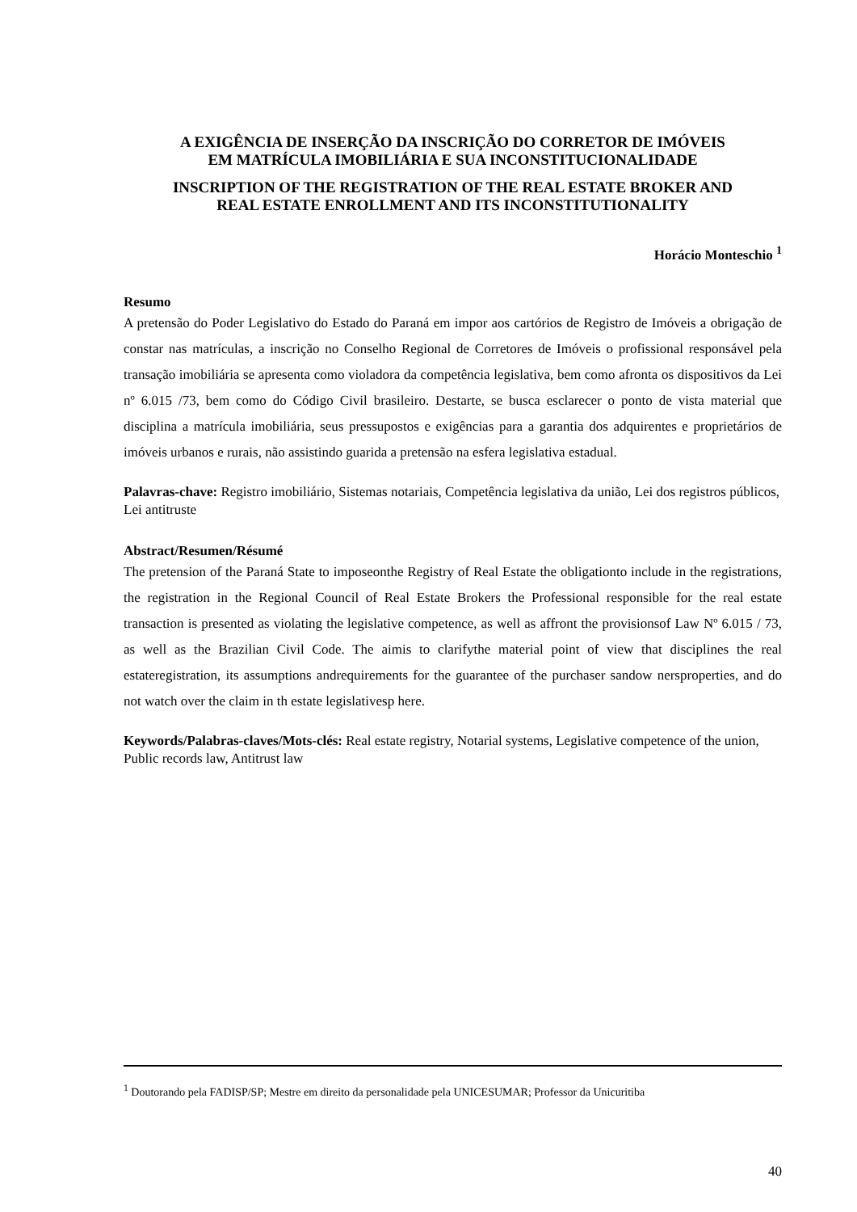A EXIGÊNCIA DE INSERÇÃO DA INSCRIÇÃO DO CORRETOR DE IMÓVEIS
EM MATRÍCULA IMOBILIÁRIA E SUA INCONSTITUCIONALIDADE
INSCRIPTION OF THE REGISTRATION OF THE REAL ESTATE BROKER AND
REAL ESTATE ENROLLMENT AND ITS INCONSTITUTIONALITY
Horácio Monteschio <sup>1</sup>
Resumo
A pretensão do Poder Legislativo do Estado do Paraná em impor aos cartórios de Registro de Imóveis a obrigação de constar nas matrículas, a inscrição no Conselho Regional de Corretores de Imóveis o profissional responsável pela transação imobiliária se apresenta como violadora da competência legislativa, bem como afronta os dispositivos da Lei nº 6.015 /73, bem como do Código Civil brasileiro. Destarte, se busca esclarecer o ponto de vista material que disciplina a matrícula imobiliária, seus pressupostos e exigências para a garantia dos adquirentes e proprietários de imóveis urbanos e rurais, não assistindo guarida a pretensão na esfera legislativa estadual.
Palavras-chave: Registro imobiliário, Sistemas notariais, Competência legislativa da união, Lei dos registros públicos, Lei antitruste
Abstract/Resumen/Résumé
The pretension of the Paraná State to imposeonthe Registry of Real Estate the obligationto include in the registrations, the registration in the Regional Council of Real Estate Brokers the Professional responsible for the real estate transaction is presented as violating the legislative competence, as well as affront the provisionsof Law Nº 6.015 / 73, as well as the Brazilian Civil Code. The aimis to clarifythe material point of view that disciplines the real estateregistration, its assumptions andrequirements for the guarantee of the purchaser sandow nersproperties, and do not watch over the claim in th estate legislativesp here.
Keywords/Palabras-claves/Mots-clés: Real estate registry, Notarial systems, Legislative competence of the union, Public records law, Antitrust law
<sup>1</sup> Doutorando pela FADISP/SP; Mestre em direito da personalidade pela UNICESUMAR; Professor da Unicuritiba
40